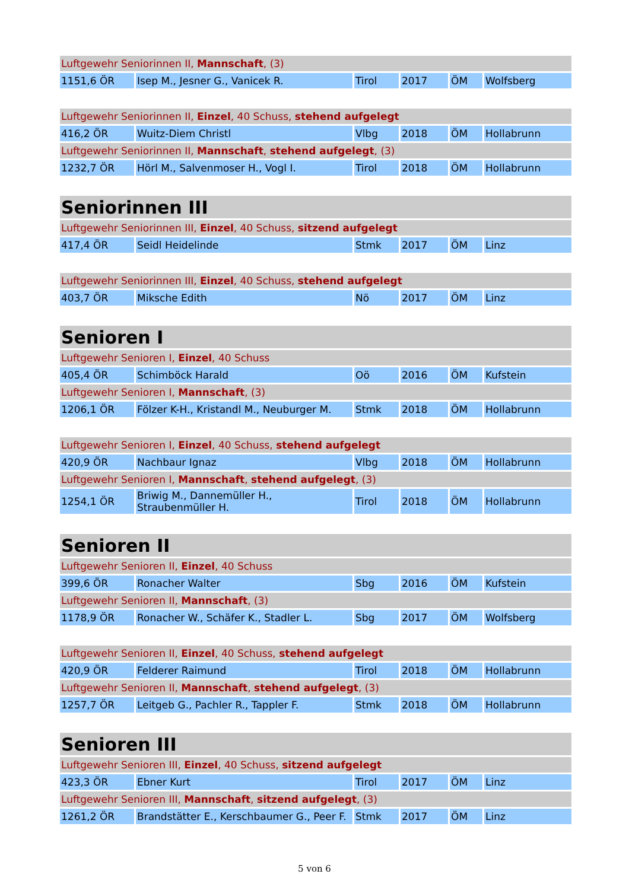| Luftgewehr Seniorinnen II, Mannschaft , (3) | | | | | |
| 1151,6 ÖR | Isep M., Jesner G., Vanicek R. | Tirol | 2017 | ÖM | Wolfsberg |
| Luftgewehr Seniorinnen II, Einzel , 40 Schuss, stehend aufgelegt | | | | | |
| 416,2 ÖR | Wuitz-Diem Christl | Vlbg | 2018 | ÖM | Hollabrunn |
| Luftgewehr Seniorinnen II, Mannschaft , stehend aufgelegt , (3) | | | | | |
| 1232,7 ÖR | Hörl M., Salvenmoser H., Vogl I. | Tirol | 2018 | ÖM | Hollabrunn |
| Seniorinnen III | | | | | |
| Luftgewehr Seniorinnen III, Einzel , 40 Schuss, sitzend aufgelegt | | | | | |
| 417,4 ÖR | Seidl Heidelinde | Stmk | 2017 | ÖM | Linz |
| Luftgewehr Seniorinnen III, Einzel , 40 Schuss, stehend aufgelegt | | | | | |
| 403,7 ÖR | Miksche Edith | Nö | 2017 | ÖM | Linz |
| Senioren I | | | | | |
| Luftgewehr Senioren I, Einzel , 40 Schuss | | | | | |
| 405,4 ÖR | Schimböck Harald | Oö | 2016 | ÖM | Kufstein |
| Luftgewehr Senioren I, Mannschaft , (3) | | | | | |
| 1206,1 ÖR | Fölzer K-H., Kristandl M., Neuburger M. | Stmk | 2018 | ÖM | Hollabrunn |
| Luftgewehr Senioren I, Einzel , 40 Schuss, stehend aufgelegt | | | | | |
| 420,9 ÖR | Nachbaur Ignaz | Vlbg | 2018 | ÖM | Hollabrunn |
| Luftgewehr Senioren I, Mannschaft , stehend aufgelegt , (3) | | | | | |
| 1254,1 ÖR | Briwig M., Dannemüller H., Straubenmüller H. | Tirol | 2018 | ÖM | Hollabrunn |
| Senioren II | | | | | |
| Luftgewehr Senioren II, Einzel , 40 Schuss | | | | | |
| 399,6 ÖR | Ronacher Walter | Sbg | 2016 | ÖM | Kufstein |
| Luftgewehr Senioren II, Mannschaft , (3) | | | | | |
| 1178,9 ÖR | Ronacher W., Schäfer K., Stadler L. | Sbg | 2017 | ÖM | Wolfsberg |
| Luftgewehr Senioren II, Einzel , 40 Schuss, stehend aufgelegt | | | | | |
| 420,9 ÖR | Felderer Raimund | Tirol | 2018 | ÖM | Hollabrunn |
| Luftgewehr Senioren II, Mannschaft , stehend aufgelegt , (3) | | | | | |
| 1257,7 ÖR | Leitgeb G., Pachler R., Tappler F. | Stmk | 2018 | ÖM | Hollabrunn |
| Senioren III | | | | | |
| Luftgewehr Senioren III, Einzel , 40 Schuss, sitzend aufgelegt | | | | | |
| 423,3 ÖR | Ebner Kurt | Tirol | 2017 | ÖM | Linz |
| Luftgewehr Senioren III, Mannschaft , sitzend aufgelegt , (3) | | | | | |
| 1261,2 ÖR | Brandstätter E., Kerschbaumer G., Peer F. | Stmk | 2017 | ÖM | Linz |
5 von 6